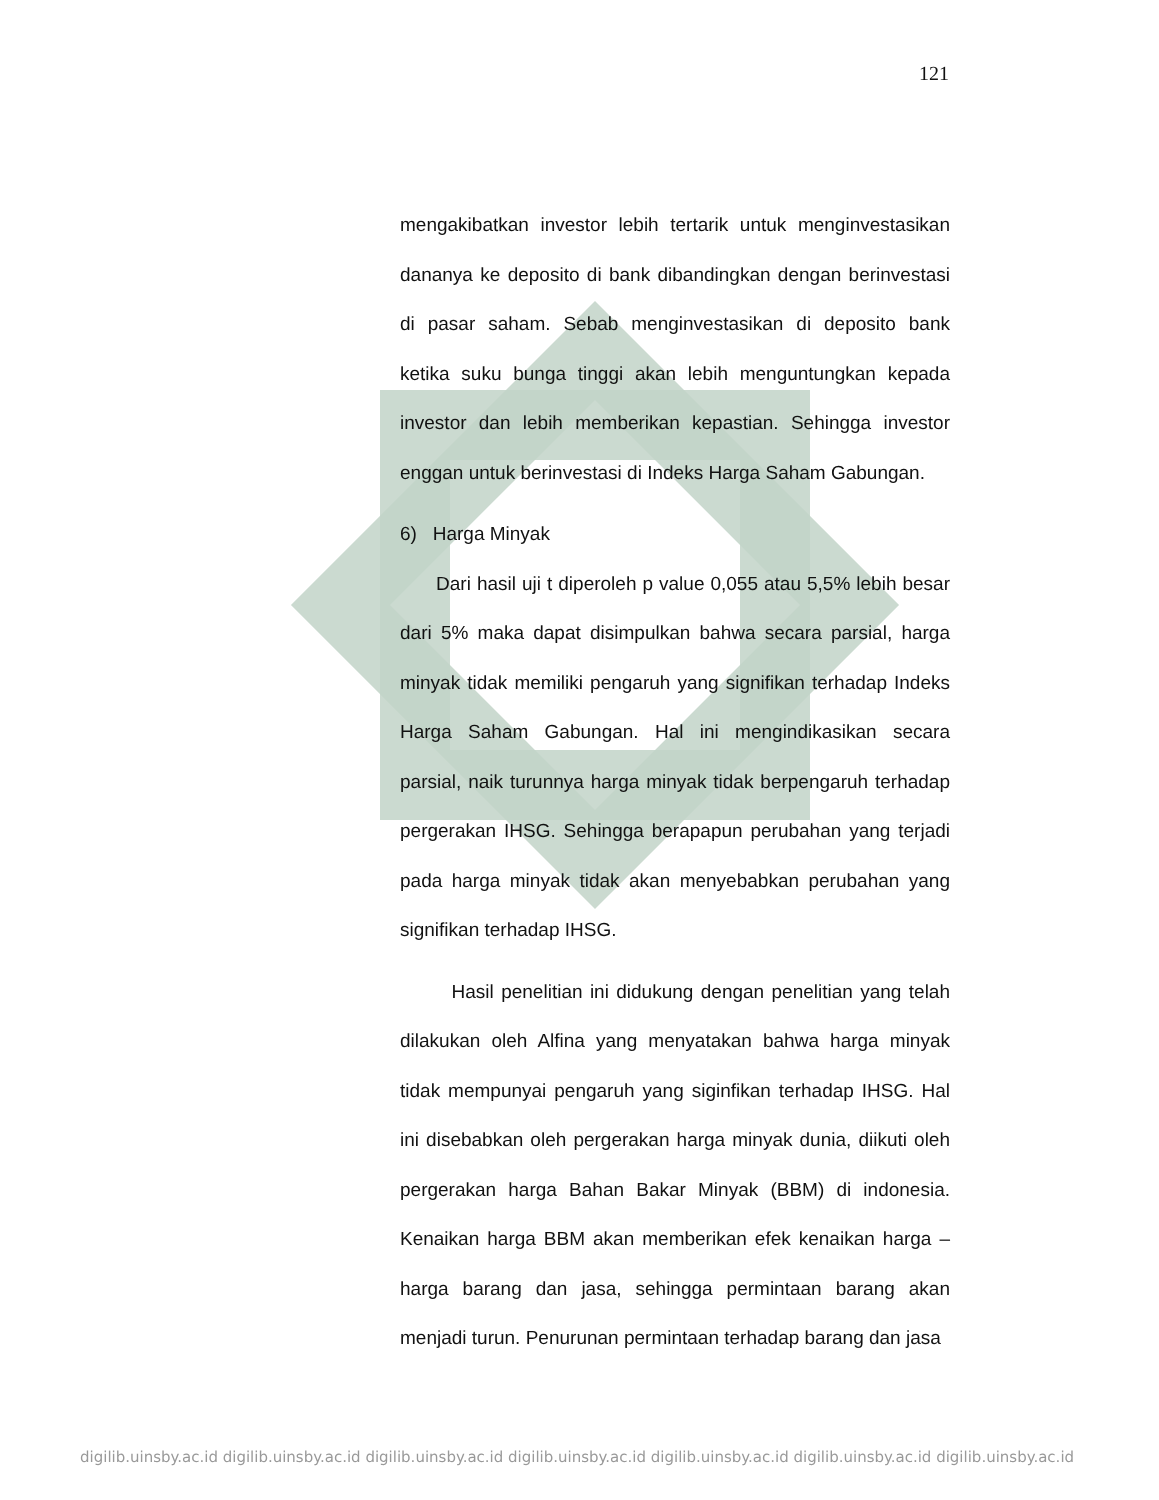121
mengakibatkan investor lebih tertarik untuk menginvestasikan dananya ke deposito di bank dibandingkan dengan berinvestasi di pasar saham. Sebab menginvestasikan di deposito bank ketika suku bunga tinggi akan lebih menguntungkan kepada investor dan lebih memberikan kepastian. Sehingga investor enggan untuk berinvestasi di Indeks Harga Saham Gabungan.
6) Harga Minyak
Dari hasil uji t diperoleh p value 0,055 atau 5,5% lebih besar dari 5% maka dapat disimpulkan bahwa secara parsial, harga minyak tidak memiliki pengaruh yang signifikan terhadap Indeks Harga Saham Gabungan. Hal ini mengindikasikan secara parsial, naik turunnya harga minyak tidak berpengaruh terhadap pergerakan IHSG. Sehingga berapapun perubahan yang terjadi pada harga minyak tidak akan menyebabkan perubahan yang signifikan terhadap IHSG.
Hasil penelitian ini didukung dengan penelitian yang telah dilakukan oleh Alfina yang menyatakan bahwa harga minyak tidak mempunyai pengaruh yang siginfikan terhadap IHSG. Hal ini disebabkan oleh pergerakan harga minyak dunia, diikuti oleh pergerakan harga Bahan Bakar Minyak (BBM) di indonesia. Kenaikan harga BBM akan memberikan efek kenaikan harga – harga barang dan jasa, sehingga permintaan barang akan menjadi turun. Penurunan permintaan terhadap barang dan jasa
digilib.uinsby.ac.id digilib.uinsby.ac.id digilib.uinsby.ac.id digilib.uinsby.ac.id digilib.uinsby.ac.id digilib.uinsby.ac.id digilib.uinsby.ac.id